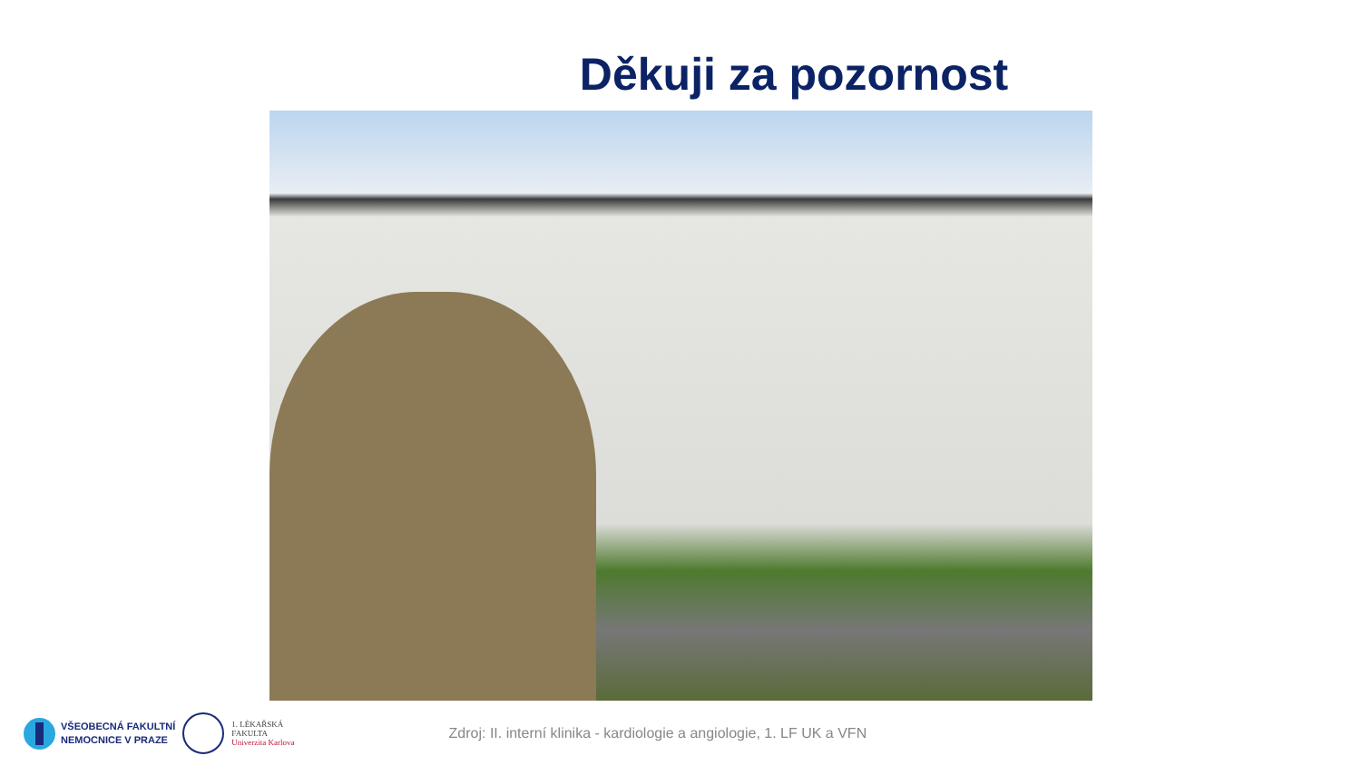Děkuji za pozornost
VŠEOBECNÁ FAKULTNÍ
NEMOCNICE V PRAZE
1. LÉKAŘSKÁ
FAKULTA
Univerzita Karlova
Zdroj: II. interní klinika - kardiologie a angiologie, 1. LF UK a VFN